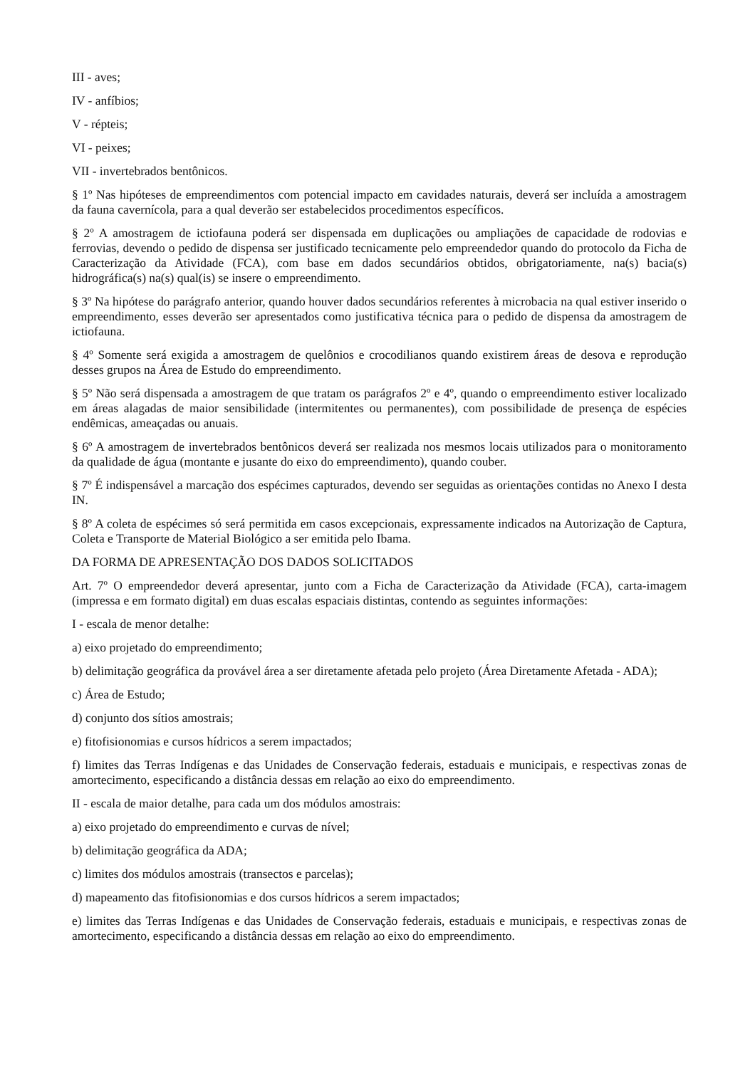III - aves;
IV - anfíbios;
V - répteis;
VI - peixes;
VII - invertebrados bentônicos.
§ 1º Nas hipóteses de empreendimentos com potencial impacto em cavidades naturais, deverá ser incluída a amostragem da fauna cavernícola, para a qual deverão ser estabelecidos procedimentos específicos.
§ 2º A amostragem de ictiofauna poderá ser dispensada em duplicações ou ampliações de capacidade de rodovias e ferrovias, devendo o pedido de dispensa ser justificado tecnicamente pelo empreendedor quando do protocolo da Ficha de Caracterização da Atividade (FCA), com base em dados secundários obtidos, obrigatoriamente, na(s) bacia(s) hidrográfica(s) na(s) qual(is) se insere o empreendimento.
§ 3º Na hipótese do parágrafo anterior, quando houver dados secundários referentes à microbacia na qual estiver inserido o empreendimento, esses deverão ser apresentados como justificativa técnica para o pedido de dispensa da amostragem de ictiofauna.
§ 4º Somente será exigida a amostragem de quelônios e crocodilianos quando existirem áreas de desova e reprodução desses grupos na Área de Estudo do empreendimento.
§ 5º Não será dispensada a amostragem de que tratam os parágrafos 2º e 4º, quando o empreendimento estiver localizado em áreas alagadas de maior sensibilidade (intermitentes ou permanentes), com possibilidade de presença de espécies endêmicas, ameaçadas ou anuais.
§ 6º A amostragem de invertebrados bentônicos deverá ser realizada nos mesmos locais utilizados para o monitoramento da qualidade de água (montante e jusante do eixo do empreendimento), quando couber.
§ 7º É indispensável a marcação dos espécimes capturados, devendo ser seguidas as orientações contidas no Anexo I desta IN.
§ 8º A coleta de espécimes só será permitida em casos excepcionais, expressamente indicados na Autorização de Captura, Coleta e Transporte de Material Biológico a ser emitida pelo Ibama.
DA FORMA DE APRESENTAÇÃO DOS DADOS SOLICITADOS
Art. 7º O empreendedor deverá apresentar, junto com a Ficha de Caracterização da Atividade (FCA), carta-imagem (impressa e em formato digital) em duas escalas espaciais distintas, contendo as seguintes informações:
I - escala de menor detalhe:
a) eixo projetado do empreendimento;
b) delimitação geográfica da provável área a ser diretamente afetada pelo projeto (Área Diretamente Afetada - ADA);
c) Área de Estudo;
d) conjunto dos sítios amostrais;
e) fitofisionomias e cursos hídricos a serem impactados;
f) limites das Terras Indígenas e das Unidades de Conservação federais, estaduais e municipais, e respectivas zonas de amortecimento, especificando a distância dessas em relação ao eixo do empreendimento.
II - escala de maior detalhe, para cada um dos módulos amostrais:
a) eixo projetado do empreendimento e curvas de nível;
b) delimitação geográfica da ADA;
c) limites dos módulos amostrais (transectos e parcelas);
d) mapeamento das fitofisionomias e dos cursos hídricos a serem impactados;
e) limites das Terras Indígenas e das Unidades de Conservação federais, estaduais e municipais, e respectivas zonas de amortecimento, especificando a distância dessas em relação ao eixo do empreendimento.